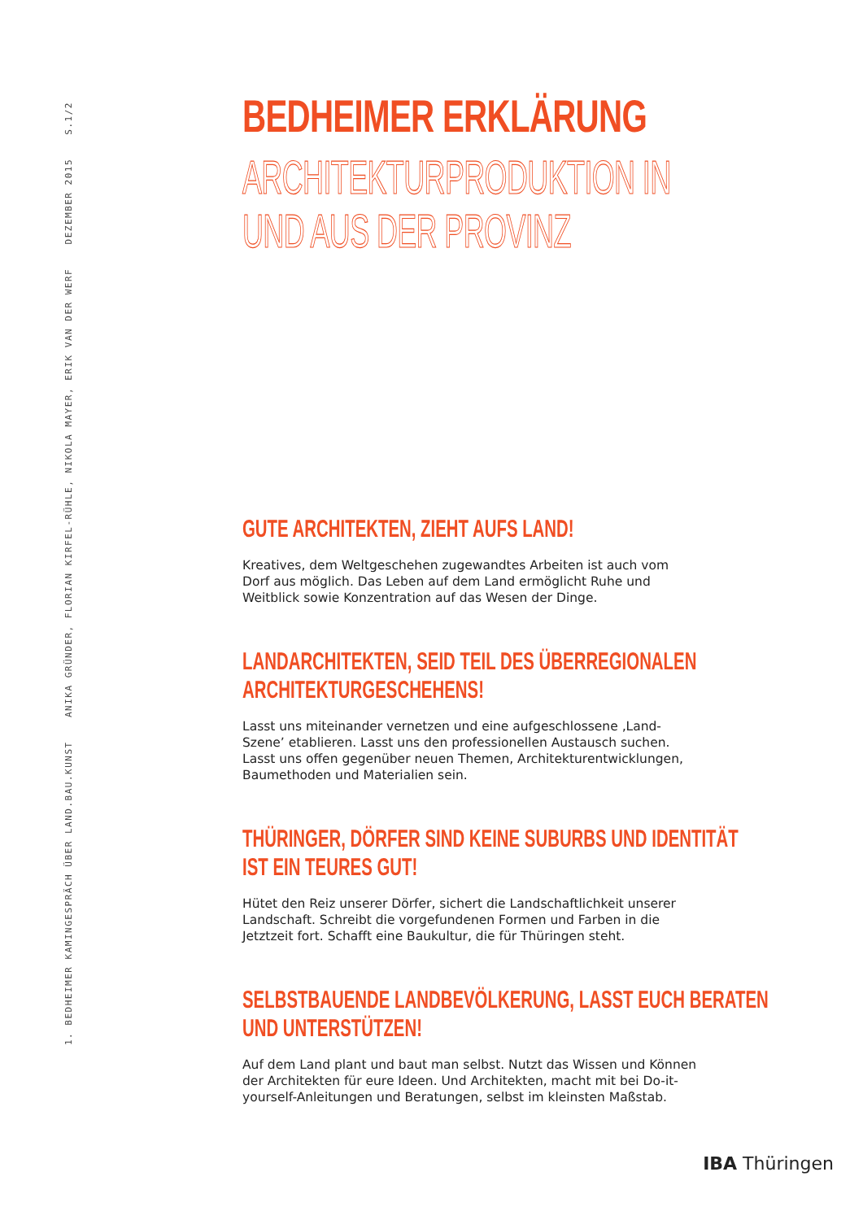1. BEDHEIMER KAMINGESPRÄCH ÜBER LAND.BAU.KUNST ANIKA GRÜNDER, FLORIAN KIRFEL-RÜHLE, NIKOLA MAYER, ERIK VAN DER WERF DEZEMBER 2015 S.1/2
BEDHEIMER ERKLÄRUNG
ARCHITEKTURPRODUKTION IN
UND AUS DER PROVINZ
GUTE ARCHITEKTEN, ZIEHT AUFS LAND!
Kreatives, dem Weltgeschehen zugewandtes Arbeiten ist auch vom Dorf aus möglich. Das Leben auf dem Land ermöglicht Ruhe und Weitblick sowie Konzentration auf das Wesen der Dinge.
LANDARCHITEKTEN, SEID TEIL DES ÜBERREGIONALEN
ARCHITEKTURGESCHEHENS!
Lasst uns miteinander vernetzen und eine aufgeschlossene ‚Land-Szene’ etablieren. Lasst uns den professionellen Austausch suchen. Lasst uns offen gegenüber neuen Themen, Architekturentwicklungen, Baumethoden und Materialien sein.
THÜRINGER, DÖRFER SIND KEINE SUBURBS UND IDENTITÄT
IST EIN TEURES GUT!
Hütet den Reiz unserer Dörfer, sichert die Landschaftlichkeit unserer Landschaft. Schreibt die vorgefundenen Formen und Farben in die Jetztzeit fort. Schafft eine Baukultur, die für Thüringen steht.
SELBSTBAUENDE LANDBEVÖLKERUNG, LASST EUCH BERATEN
UND UNTERSTÜTZEN!
Auf dem Land plant und baut man selbst. Nutzt das Wissen und Können der Architekten für eure Ideen. Und Architekten, macht mit bei Do-it-yourself-Anleitungen und Beratungen, selbst im kleinsten Maßstab.
IBA Thüringen